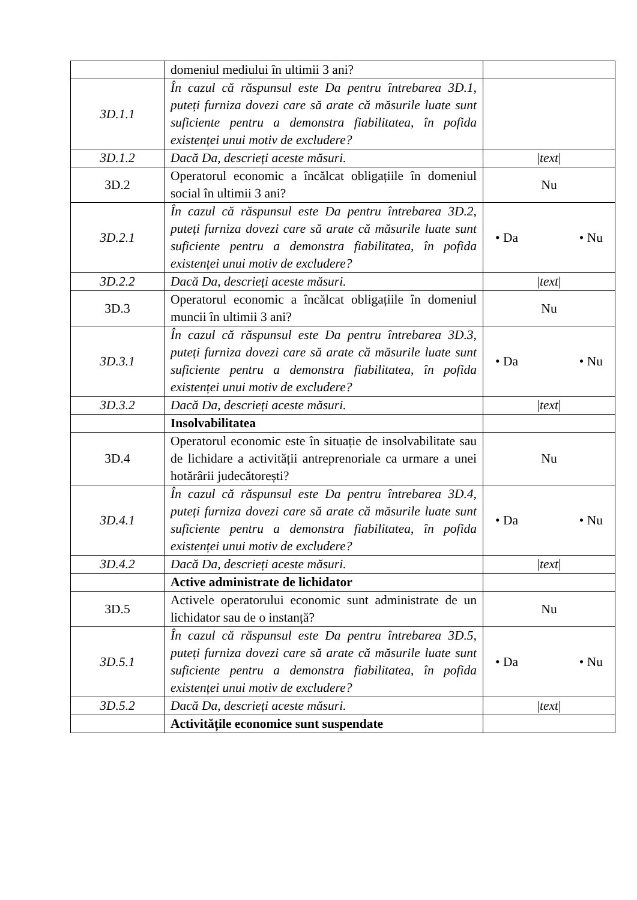| | domeniul mediului în ultimii 3 ani? | |
| 3D.1.1 | În cazul că răspunsul este Da pentru întrebarea 3D.1, puteți furniza dovezi care să arate că măsurile luate sunt suficiente pentru a demonstra fiabilitatea, în pofida existenței unui motiv de excludere? | |
| 3D.1.2 | Dacă Da, descrieți aceste măsuri. | / text / |
| 3D.2 | Operatorul economic a încălcat obligațiile în domeniul social în ultimii 3 ani? | Nu |
| 3D.2.1 | În cazul că răspunsul este Da pentru întrebarea 3D.2, puteți furniza dovezi care să arate că măsurile luate sunt suficiente pentru a demonstra fiabilitatea, în pofida existenței unui motiv de excludere? | • Da • Nu |
| 3D.2.2 | Dacă Da, descrieți aceste măsuri. | / text / |
| 3D.3 | Operatorul economic a încălcat obligațiile în domeniul muncii în ultimii 3 ani? | Nu |
| 3D.3.1 | În cazul că răspunsul este Da pentru întrebarea 3D.3, puteți furniza dovezi care să arate că măsurile luate sunt suficiente pentru a demonstra fiabilitatea, în pofida existenței unui motiv de excludere? | • Da • Nu |
| 3D.3.2 | Dacă Da, descrieți aceste măsuri. | / text / |
| | Insolvabilitatea | |
| 3D.4 | Operatorul economic este în situație de insolvabilitate sau de lichidare a activității antreprenoriale ca urmare a unei hotărârii judecătorești? | Nu |
| 3D.4.1 | În cazul că răspunsul este Da pentru întrebarea 3D.4, puteți furniza dovezi care să arate că măsurile luate sunt suficiente pentru a demonstra fiabilitatea, în pofida existenței unui motiv de excludere? | • Da • Nu |
| 3D.4.2 | Dacă Da, descrieți aceste măsuri. | / text / |
| | Active administrate de lichidator | |
| 3D.5 | Activele operatorului economic sunt administrate de un lichidator sau de o instanță? | Nu |
| 3D.5.1 | În cazul că răspunsul este Da pentru întrebarea 3D.5, puteți furniza dovezi care să arate că măsurile luate sunt suficiente pentru a demonstra fiabilitatea, în pofida existenței unui motiv de excludere? | • Da • Nu |
| 3D.5.2 | Dacă Da, descrieți aceste măsuri. | / text / |
| | Activitățile economice sunt suspendate | |